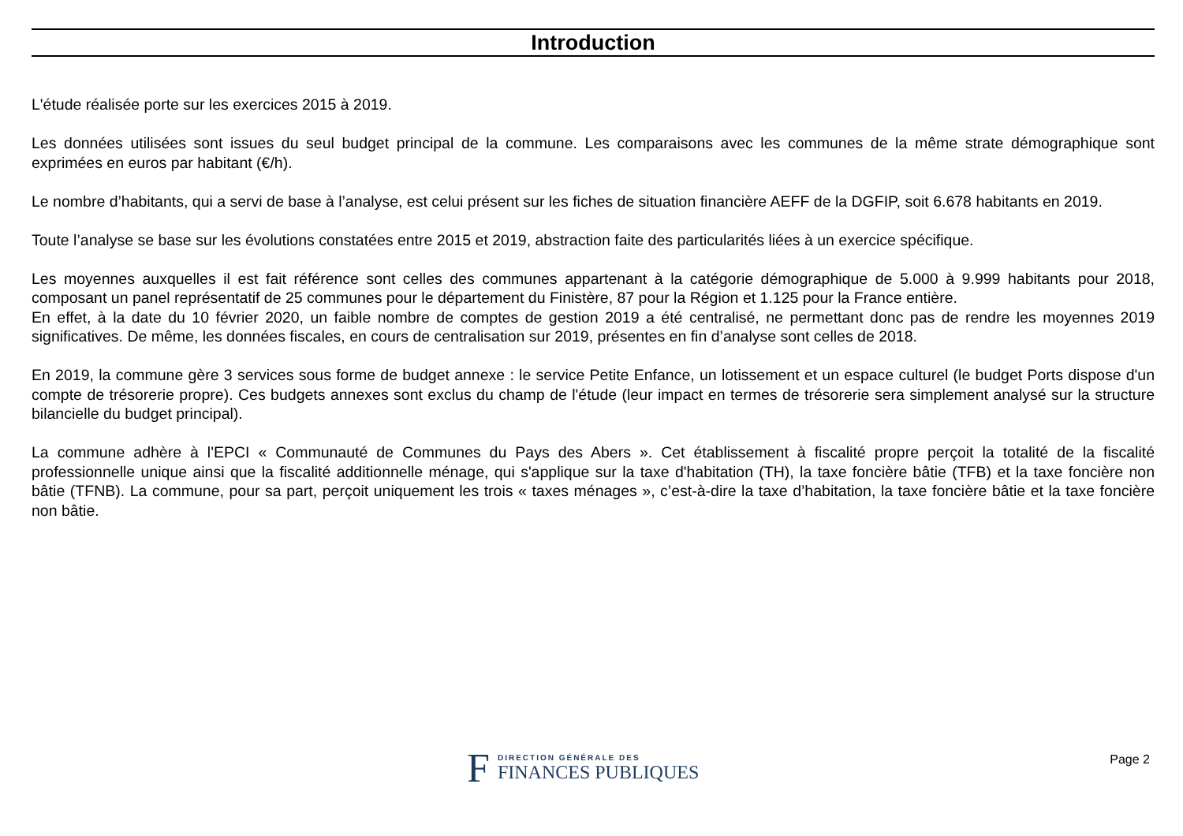Introduction
L'étude réalisée porte sur les exercices 2015 à 2019.
Les données utilisées sont issues du seul budget principal de la commune. Les comparaisons avec les communes de la même strate démographique sont exprimées en euros par habitant (€/h).
Le nombre d’habitants, qui a servi de base à l’analyse, est celui présent sur les fiches de situation financière AEFF de la DGFIP, soit 6.678 habitants en 2019.
Toute l’analyse se base sur les évolutions constatées entre 2015 et 2019, abstraction faite des particularités liées à un exercice spécifique.
Les moyennes auxquelles il est fait référence sont celles des communes appartenant à la catégorie démographique de 5.000 à 9.999 habitants pour 2018, composant un panel représentatif de 25 communes pour le département du Finistère, 87 pour la Région et 1.125 pour la France entière.
En effet, à la date du 10 février 2020, un faible nombre de comptes de gestion 2019 a été centralisé, ne permettant donc pas de rendre les moyennes 2019 significatives. De même, les données fiscales, en cours de centralisation sur 2019, présentes en fin d’analyse sont celles de 2018.
En 2019, la commune gère 3 services sous forme de budget annexe : le service Petite Enfance, un lotissement et un espace culturel (le budget Ports dispose d'un compte de trésorerie propre). Ces budgets annexes sont exclus du champ de l'étude (leur impact en termes de trésorerie sera simplement analysé sur la structure bilancielle du budget principal).
La commune adhère à l'EPCI « Communauté de Communes du Pays des Abers ». Cet établissement à fiscalité propre perçoit la totalité de la fiscalité professionnelle unique ainsi que la fiscalité additionnelle ménage, qui s'applique sur la taxe d'habitation (TH), la taxe foncière bâtie (TFB) et la taxe foncière non bâtie (TFNB). La commune, pour sa part, perçoit uniquement les trois « taxes ménages », c’est-à-dire la taxe d’habitation, la taxe foncière bâtie et la taxe foncière non bâtie.
F
DIRECTION GÉNÉRALE DES
FINANCES PUBLIQUES
Page 2